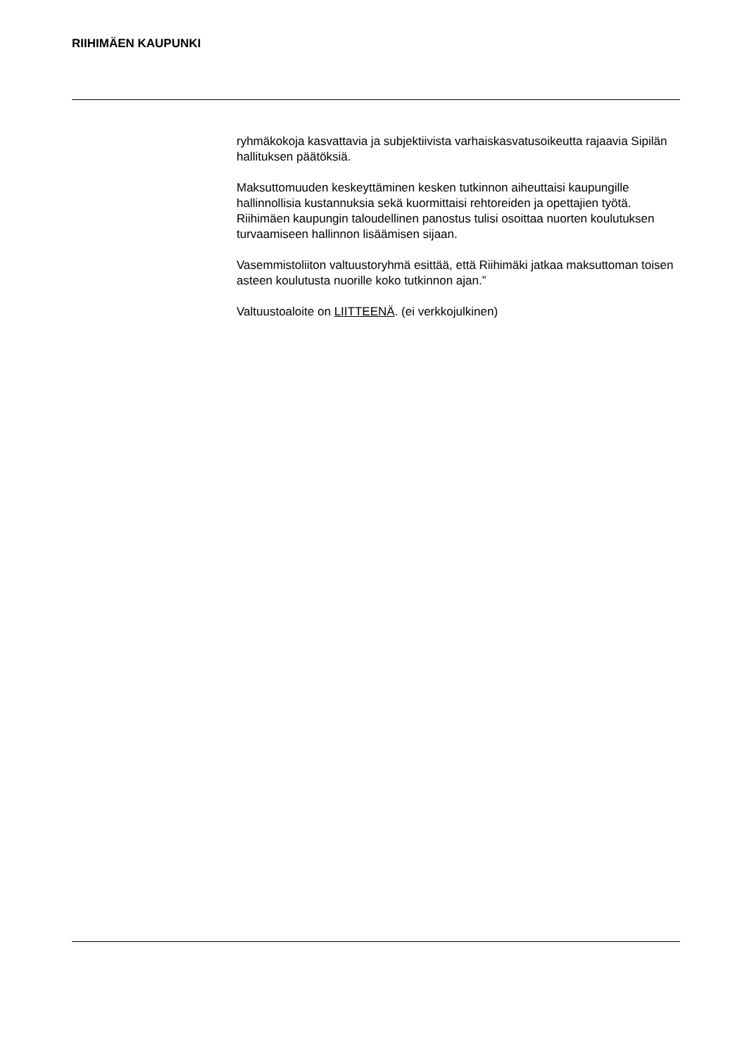RIIHIMÄEN KAUPUNKI
ryhmäkokoja kasvattavia ja subjektiivista varhaiskasvatusoikeutta rajaavia Sipilän hallituksen päätöksiä.
Maksuttomuuden keskeyttäminen kesken tutkinnon aiheuttaisi kaupungille hallinnollisia kustannuksia sekä kuormittaisi rehtoreiden ja opettajien työtä. Riihimäen kaupungin taloudellinen panostus tulisi osoittaa nuorten koulutuksen turvaamiseen hallinnon lisäämisen sijaan.
Vasemmistoliiton valtuustoryhmä esittää, että Riihimäki jatkaa maksuttoman toisen asteen koulutusta nuorille koko tutkinnon ajan.”
Valtuustoaloite on LIITTEENÄ. (ei verkkojulkinen)